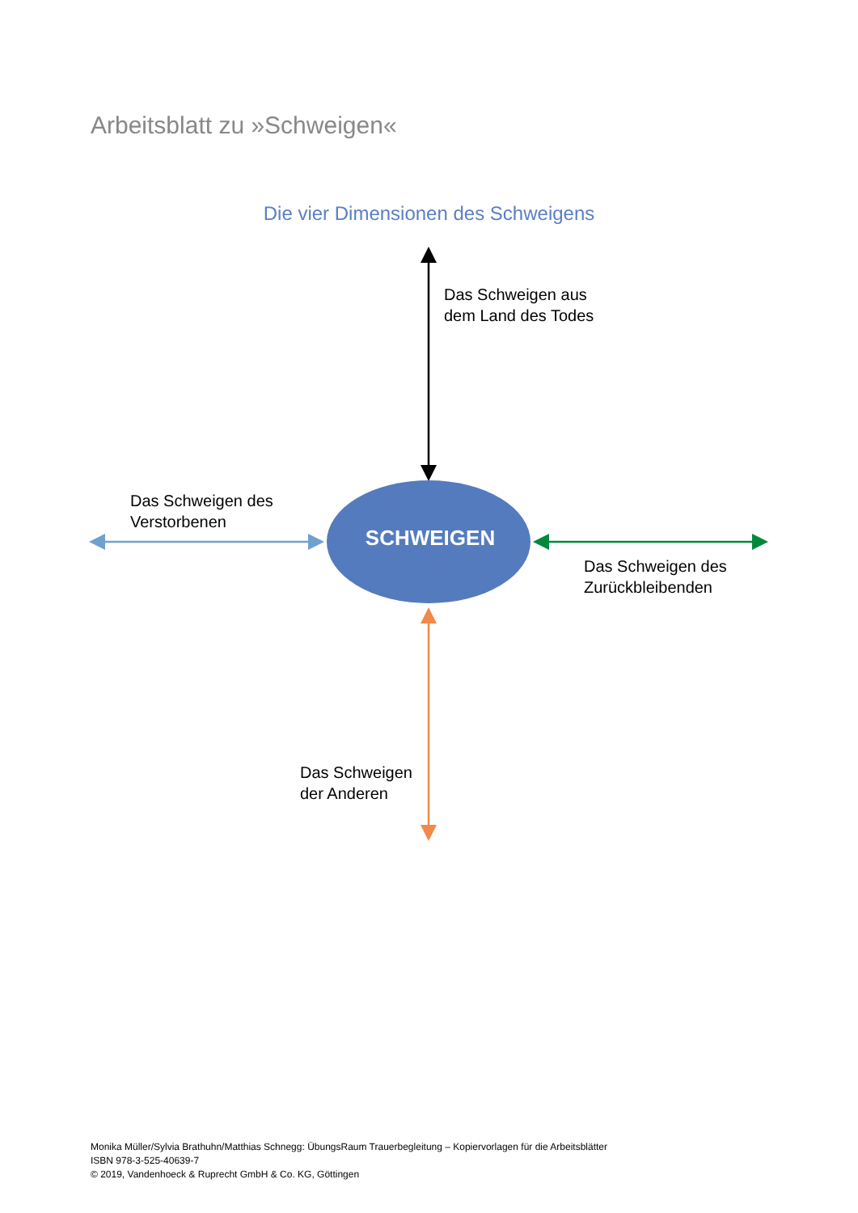Arbeitsblatt zu »Schweigen«
Die vier Dimensionen des Schweigens
Das Schweigen aus
dem Land des Todes
Das Schweigen des
Verstorbenen
SCHWEIGEN
Das Schweigen des
Zurückbleibenden
Das Schweigen
der Anderen
Monika Müller/Sylvia Brathuhn/Matthias Schnegg: ÜbungsRaum Trauerbegleitung – Kopiervorlagen für die Arbeitsblätter
ISBN 978-3-525-40639-7
© 2019, Vandenhoeck & Ruprecht GmbH & Co. KG, Göttingen